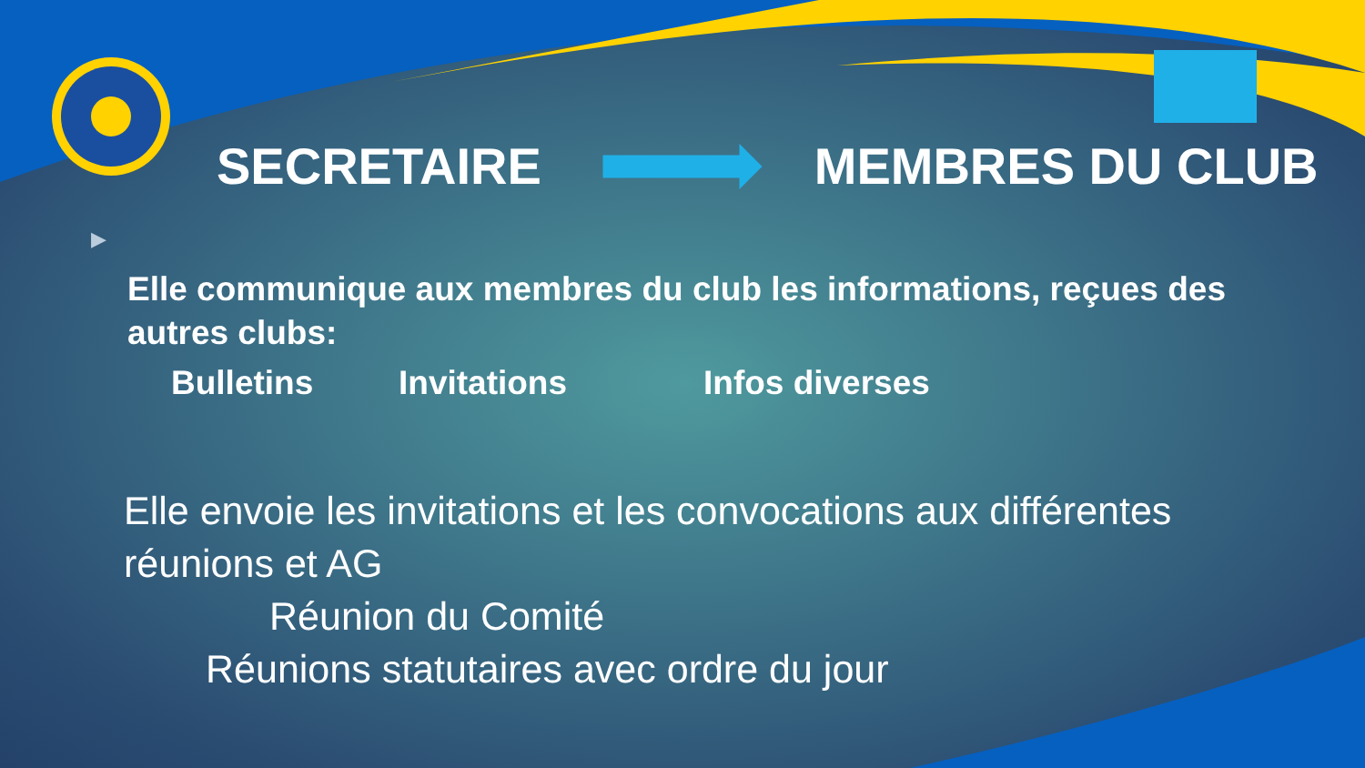SECRETAIRE MEMBRES DU CLUB
▶
Elle communique aux membres du club les informations, reçues des autres clubs:
Bulletins Invitations Infos diverses
Elle envoie les invitations et les convocations aux différentes réunions et AG
Réunion du Comité
Réunions statutaires avec ordre du jour